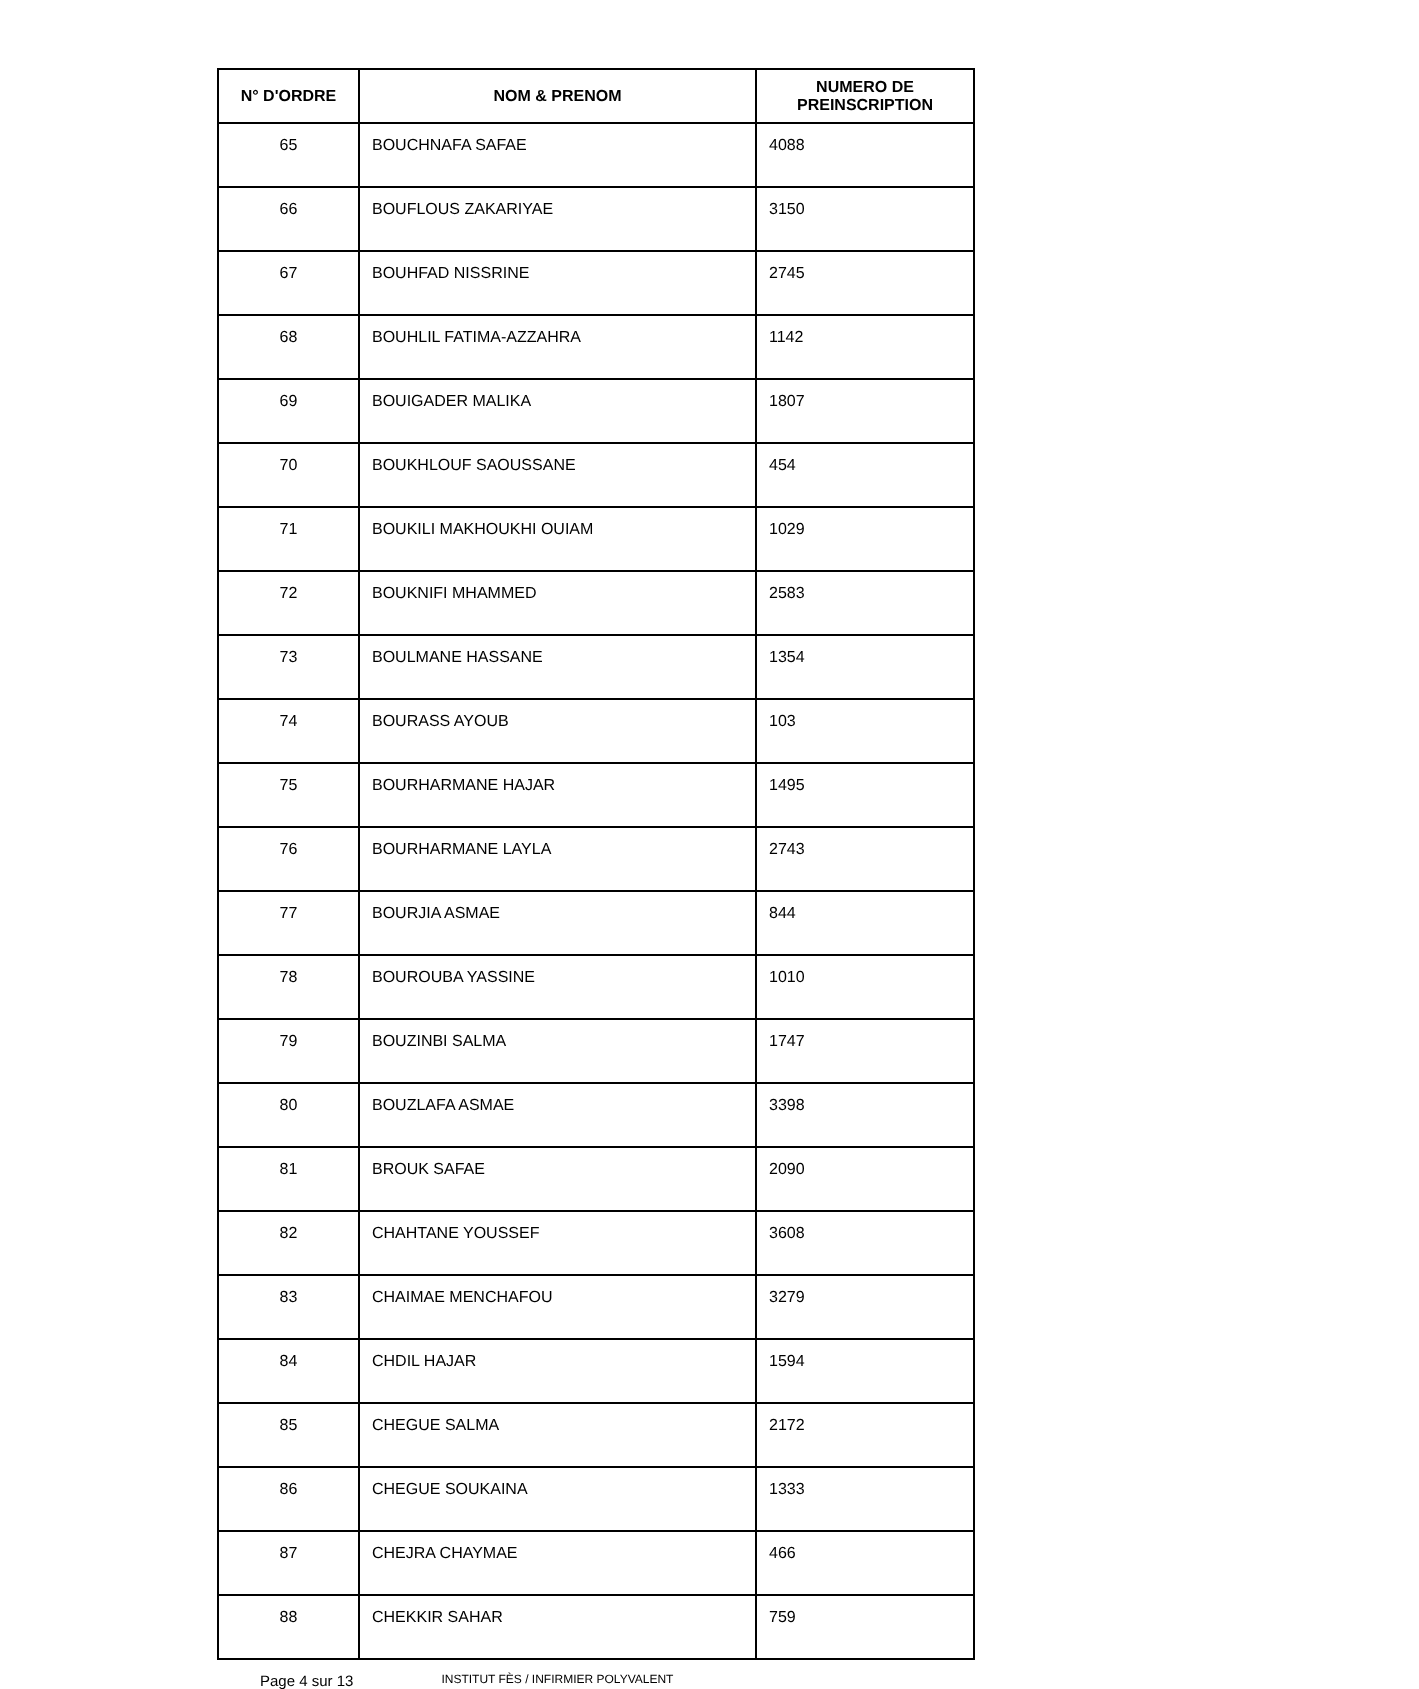| N° D'ORDRE | NOM & PRENOM | NUMERO DE PREINSCRIPTION |
| --- | --- | --- |
| 65 | BOUCHNAFA SAFAE | 4088 |
| 66 | BOUFLOUS ZAKARIYAE | 3150 |
| 67 | BOUHFAD NISSRINE | 2745 |
| 68 | BOUHLIL FATIMA-AZZAHRA | 1142 |
| 69 | BOUIGADER MALIKA | 1807 |
| 70 | BOUKHLOUF SAOUSSANE | 454 |
| 71 | BOUKILI MAKHOUKHI OUIAM | 1029 |
| 72 | BOUKNIFI MHAMMED | 2583 |
| 73 | BOULMANE HASSANE | 1354 |
| 74 | BOURASS AYOUB | 103 |
| 75 | BOURHARMANE HAJAR | 1495 |
| 76 | BOURHARMANE LAYLA | 2743 |
| 77 | BOURJIA ASMAE | 844 |
| 78 | BOUROUBA YASSINE | 1010 |
| 79 | BOUZINBI SALMA | 1747 |
| 80 | BOUZLAFA ASMAE | 3398 |
| 81 | BROUK SAFAE | 2090 |
| 82 | CHAHTANE YOUSSEF | 3608 |
| 83 | CHAIMAE MENCHAFOU | 3279 |
| 84 | CHDIL HAJAR | 1594 |
| 85 | CHEGUE SALMA | 2172 |
| 86 | CHEGUE SOUKAINA | 1333 |
| 87 | CHEJRA CHAYMAE | 466 |
| 88 | CHEKKIR SAHAR | 759 |
Page 4 sur 13 INSTITUT FÈS / INFIRMIER POLYVALENT